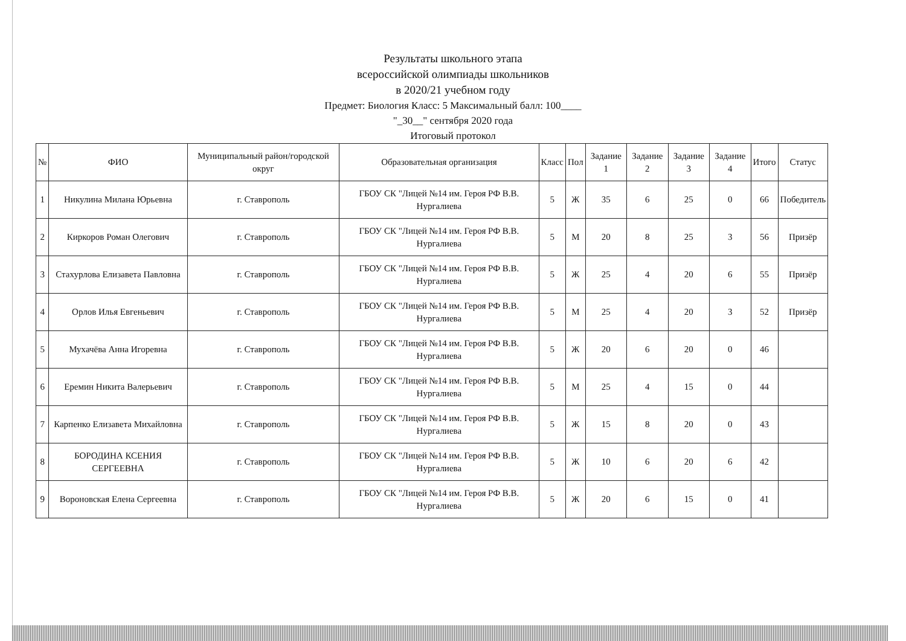Результаты школьного этапа
всероссийской олимпиады школьников
в 2020/21 учебном году
Предмет: Биология Класс: 5 Максимальный балл: 100____
"_30__" сентября 2020 года
Итоговый протокол
| № | ФИО | Муниципальный район/городской округ | Образовательная организация | Класс | Пол | Задание 1 | Задание 2 | Задание 3 | Задание 4 | Итого | Статус |
| --- | --- | --- | --- | --- | --- | --- | --- | --- | --- | --- | --- |
| 1 | Никулина Милана Юрьевна | г. Ставрополь | ГБОУ СК "Лицей №14 им. Героя РФ В.В. Нургалиева | 5 | Ж | 35 | 6 | 25 | 0 | 66 | Победитель |
| 2 | Киркоров Роман Олегович | г. Ставрополь | ГБОУ СК "Лицей №14 им. Героя РФ В.В. Нургалиева | 5 | М | 20 | 8 | 25 | 3 | 56 | Призёр |
| 3 | Стахурлова Елизавета Павловна | г. Ставрополь | ГБОУ СК "Лицей №14 им. Героя РФ В.В. Нургалиева | 5 | Ж | 25 | 4 | 20 | 6 | 55 | Призёр |
| 4 | Орлов Илья Евгеньевич | г. Ставрополь | ГБОУ СК "Лицей №14 им. Героя РФ В.В. Нургалиева | 5 | М | 25 | 4 | 20 | 3 | 52 | Призёр |
| 5 | Мухачёва Анна Игоревна | г. Ставрополь | ГБОУ СК "Лицей №14 им. Героя РФ В.В. Нургалиева | 5 | Ж | 20 | 6 | 20 | 0 | 46 | |
| 6 | Еремин Никита Валерьевич | г. Ставрополь | ГБОУ СК "Лицей №14 им. Героя РФ В.В. Нургалиева | 5 | М | 25 | 4 | 15 | 0 | 44 | |
| 7 | Карпенко Елизавета Михайловна | г. Ставрополь | ГБОУ СК "Лицей №14 им. Героя РФ В.В. Нургалиева | 5 | Ж | 15 | 8 | 20 | 0 | 43 | |
| 8 | БОРОДИНА КСЕНИЯ СЕРГЕЕВНА | г. Ставрополь | ГБОУ СК "Лицей №14 им. Героя РФ В.В. Нургалиева | 5 | Ж | 10 | 6 | 20 | 6 | 42 | |
| 9 | Вороновская Елена Сергеевна | г. Ставрополь | ГБОУ СК "Лицей №14 им. Героя РФ В.В. Нургалиева | 5 | Ж | 20 | 6 | 15 | 0 | 41 | |